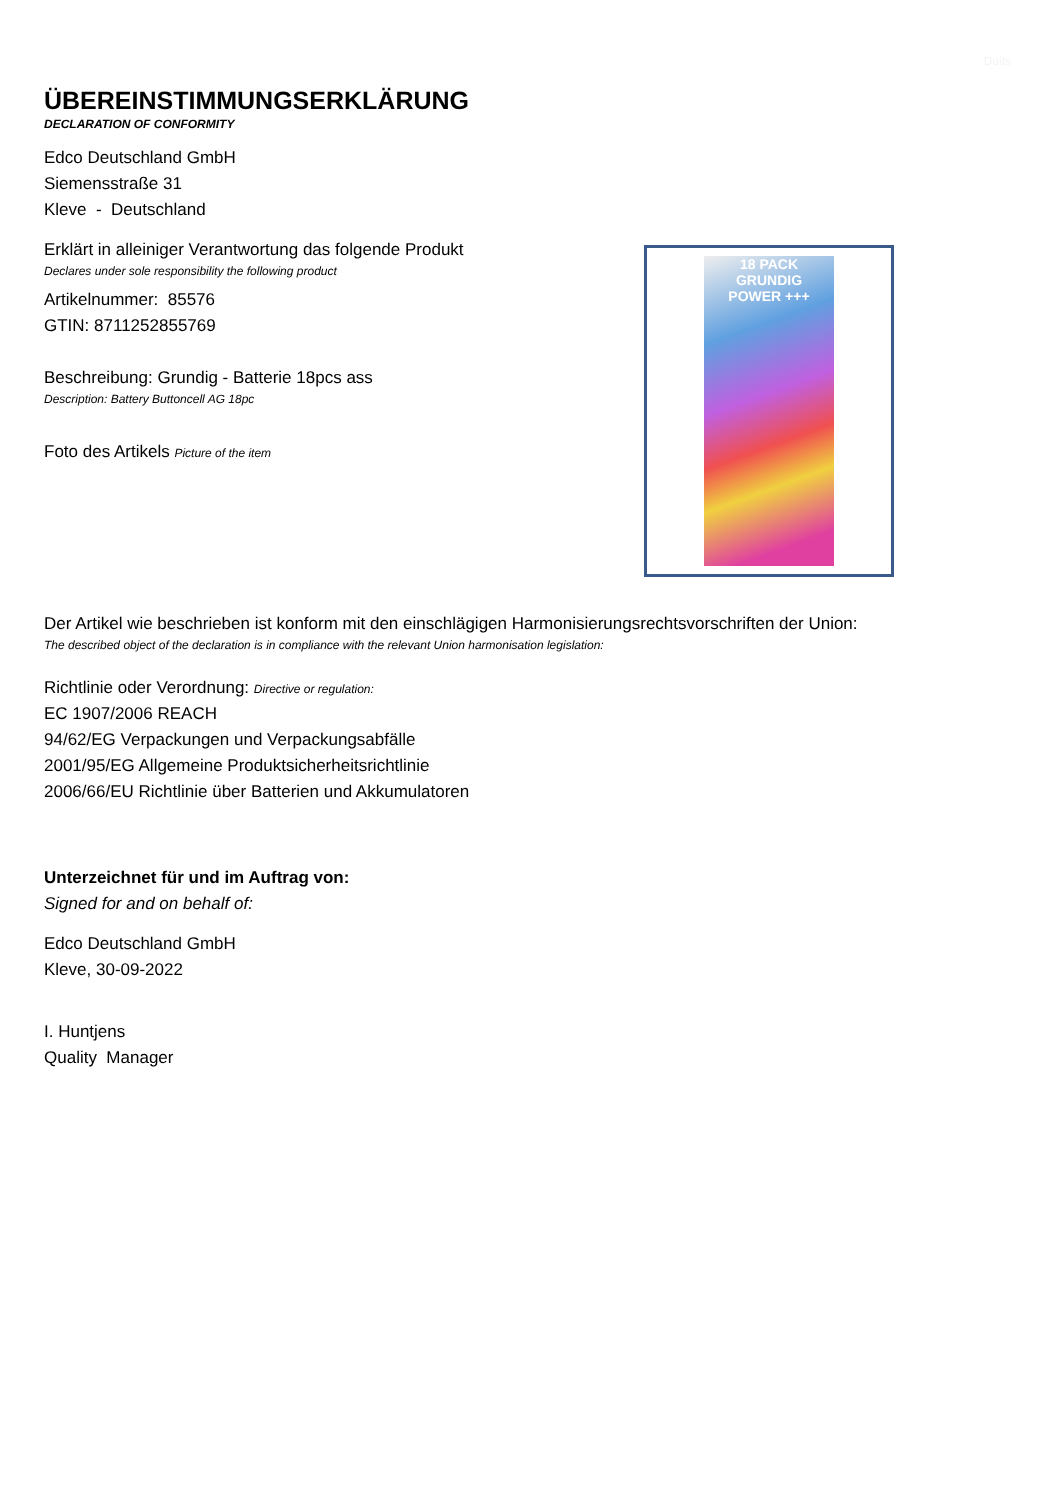Duits
ÜBEREINSTIMMUNGSERKLÄRUNG
DECLARATION OF CONFORMITY
Edco Deutschland GmbH
Siemensstraße 31
Kleve - Deutschland
Erklärt in alleiniger Verantwortung das folgende Produkt
Declares under sole responsibility the following product
Artikelnummer: 85576
GTIN: 8711252855769
Beschreibung: Grundig - Batterie 18pcs ass
Description: Battery Buttoncell AG 18pc
Foto des Artikels Picture of the item
18 PACK
GRUNDIG
POWER +++
Der Artikel wie beschrieben ist konform mit den einschlägigen Harmonisierungsrechtsvorschriften der Union:
The described object of the declaration is in compliance with the relevant Union harmonisation legislation:
Richtlinie oder Verordnung: Directive or regulation:
EC 1907/2006 REACH
94/62/EG Verpackungen und Verpackungsabfälle
2001/95/EG Allgemeine Produktsicherheitsrichtlinie
2006/66/EU Richtlinie über Batterien und Akkumulatoren
Unterzeichnet für und im Auftrag von:
Signed for and on behalf of:
Edco Deutschland GmbH
Kleve, 30-09-2022
I. Huntjens
Quality Manager